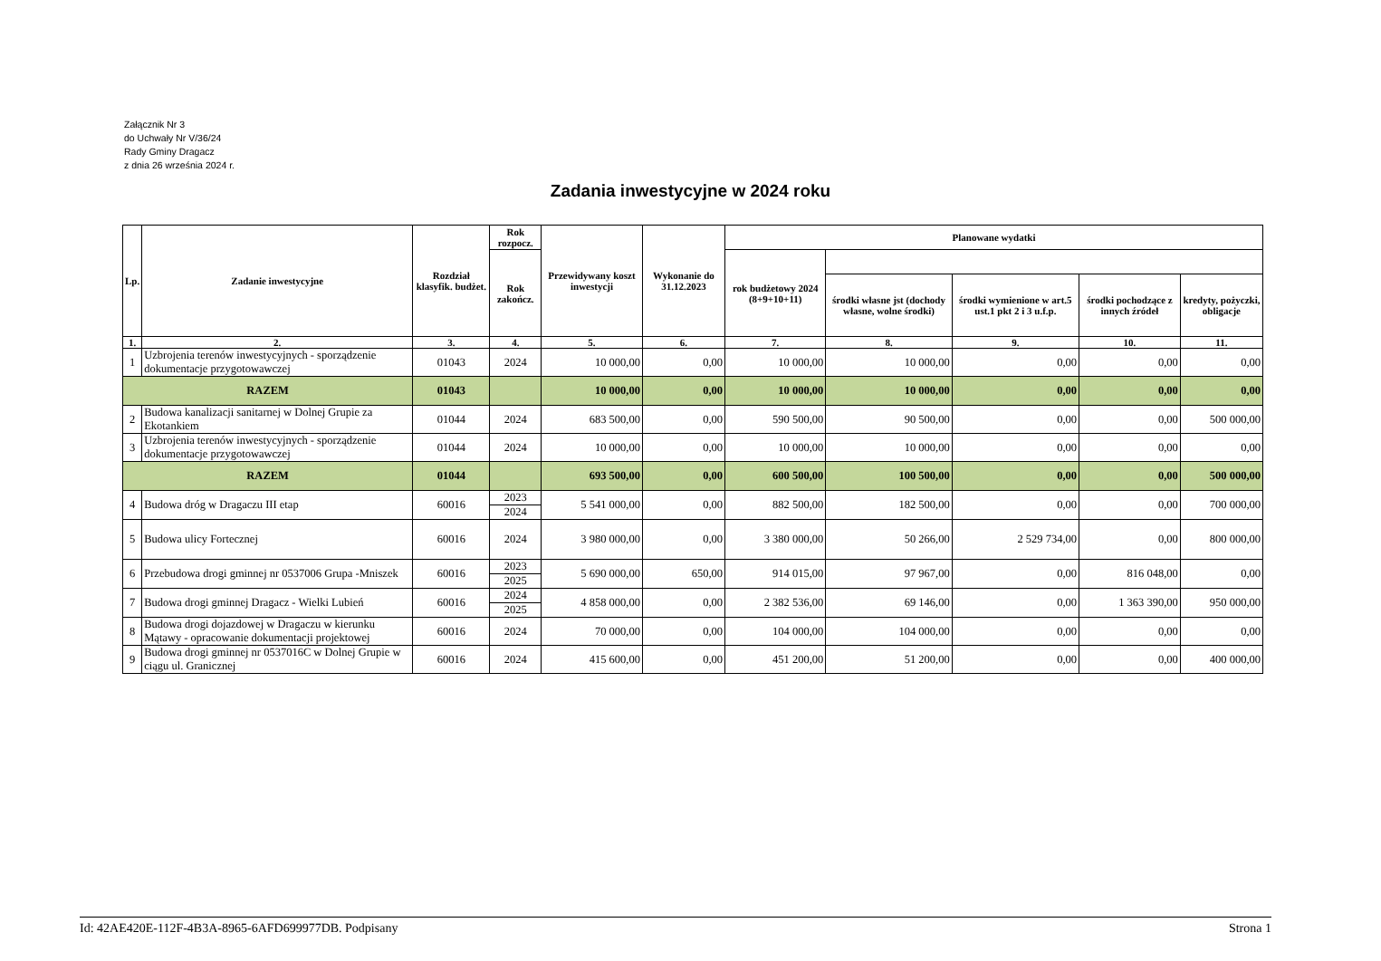Załącznik Nr 3
do Uchwały Nr V/36/24
Rady Gminy Dragacz
z dnia 26 września 2024 r.
Zadania inwestycyjne w 2024 roku
| Lp. | Zadanie inwestycyjne | Rozdział klasyfik. budżet. | Rok rozpocz. | Przewidywany koszt inwestycji | Wykonanie do 31.12.2023 | Planowane wydatki | | | | |
| --- | --- | --- | --- | --- | --- | --- | --- | --- | --- | --- |
| | | | Rok zakończ. | | | rok budżetowy 2024 (8+9+10+11) | | | | |
| | | | | | | | środki własne jst (dochody własne, wolne środki) | środki wymienione w art.5 ust.1 pkt 2 i 3 u.f.p. | środki pochodzące z innych źródeł | kredyty, pożyczki, obligacje |
| 1. | 2. | 3. | 4. | 5. | 6. | 7. | 8. | 9. | 10. | 11. |
| 1 | Uzbrojenia terenów inwestycyjnych - sporządzenie dokumentacje przygotowawczej | 01043 | 2024 | 10 000,00 | 0,00 | 10 000,00 | 10 000,00 | 0,00 | 0,00 | 0,00 |
| RAZEM | | 01043 | | 10 000,00 | 0,00 | 10 000,00 | 10 000,00 | 0,00 | 0,00 | 0,00 |
| 2 | Budowa kanalizacji sanitarnej w Dolnej Grupie za Ekotankiem | 01044 | 2024 | 683 500,00 | 0,00 | 590 500,00 | 90 500,00 | 0,00 | 0,00 | 500 000,00 |
| 3 | Uzbrojenia terenów inwestycyjnych - sporządzenie dokumentacje przygotowawczej | 01044 | 2024 | 10 000,00 | 0,00 | 10 000,00 | 10 000,00 | 0,00 | 0,00 | 0,00 |
| RAZEM | | 01044 | | 693 500,00 | 0,00 | 600 500,00 | 100 500,00 | 0,00 | 0,00 | 500 000,00 |
| 4 | Budowa dróg w Dragaczu III etap | 60016 | 2023 | 5 541 000,00 | 0,00 | 882 500,00 | 182 500,00 | 0,00 | 0,00 | 700 000,00 |
| | | | 2024 | | | | | | | |
| 5 | Budowa ulicy Fortecznej | 60016 | 2024 | 3 980 000,00 | 0,00 | 3 380 000,00 | 50 266,00 | 2 529 734,00 | 0,00 | 800 000,00 |
| 6 | Przebudowa drogi gminnej nr 0537006 Grupa -Mniszek | 60016 | 2023 | 5 690 000,00 | 650,00 | 914 015,00 | 97 967,00 | 0,00 | 816 048,00 | 0,00 |
| | | | 2025 | | | | | | | |
| 7 | Budowa drogi gminnej Dragacz - Wielki Lubień | 60016 | 2024 | 4 858 000,00 | 0,00 | 2 382 536,00 | 69 146,00 | 0,00 | 1 363 390,00 | 950 000,00 |
| | | | 2025 | | | | | | | |
| 8 | Budowa drogi dojazdowej w Dragaczu w kierunku Mątawy - opracowanie dokumentacji projektowej | 60016 | 2024 | 70 000,00 | 0,00 | 104 000,00 | 104 000,00 | 0,00 | 0,00 | 0,00 |
| 9 | Budowa drogi gminnej nr 0537016C w Dolnej Grupie w ciągu ul. Granicznej | 60016 | 2024 | 415 600,00 | 0,00 | 451 200,00 | 51 200,00 | 0,00 | 0,00 | 400 000,00 |
Id: 42AE420E-112F-4B3A-8965-6AFD699977DB. Podpisany Strona 1